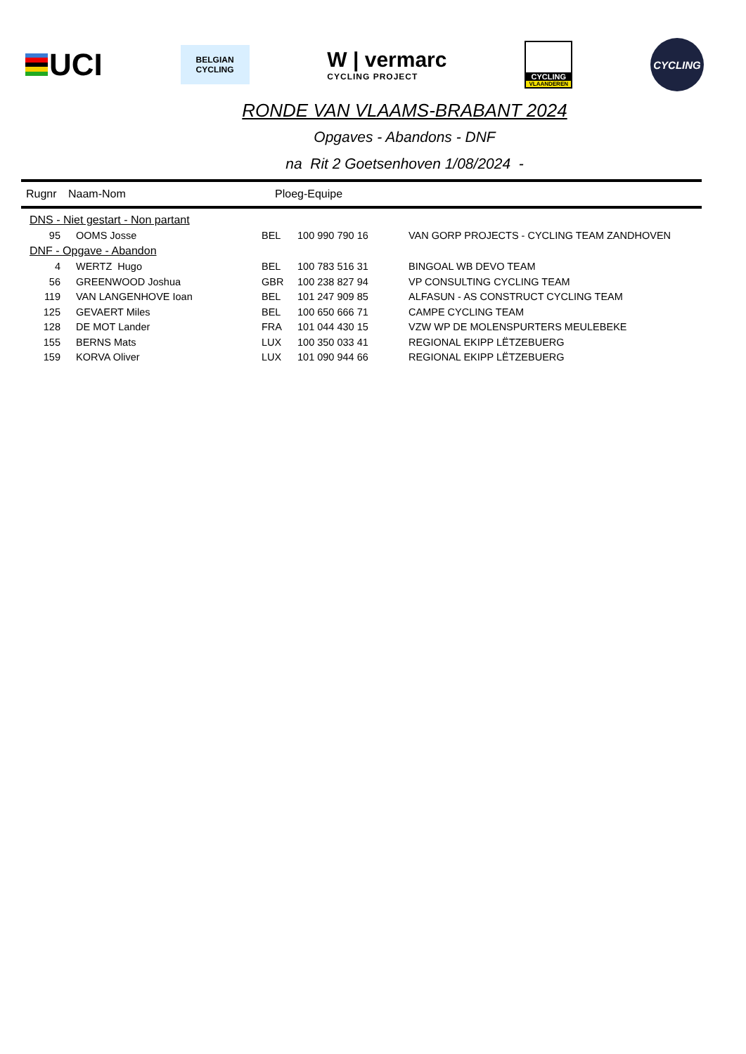UCI
BELGIAN
CYCLING
W | vermarc
CYCLING PROJECT
CYCLING
VLAANDEREN
CYCLING
RONDE VAN VLAAMS-BRABANT 2024
Opgaves - Abandons - DNF
na Rit 2 Goetsenhoven 1/08/2024 -
Rugnr Naam-Nom Ploeg-Equipe
| DNS - Niet gestart - Non partant | | | | |
| 95 | OOMS Josse | BEL | 100 990 790 16 | VAN GORP PROJECTS - CYCLING TEAM ZANDHOVEN |
| DNF - Opgave - Abandon | | | | |
| 4 | WERTZ Hugo | BEL | 100 783 516 31 | BINGOAL WB DEVO TEAM |
| 56 | GREENWOOD Joshua | GBR | 100 238 827 94 | VP CONSULTING CYCLING TEAM |
| 119 | VAN LANGENHOVE Ioan | BEL | 101 247 909 85 | ALFASUN - AS CONSTRUCT CYCLING TEAM |
| 125 | GEVAERT Miles | BEL | 100 650 666 71 | CAMPE CYCLING TEAM |
| 128 | DE MOT Lander | FRA | 101 044 430 15 | VZW WP DE MOLENSPURTERS MEULEBEKE |
| 155 | BERNS Mats | LUX | 100 350 033 41 | REGIONAL EKIPP LËTZEBUERG |
| 159 | KORVA Oliver | LUX | 101 090 944 66 | REGIONAL EKIPP LËTZEBUERG |